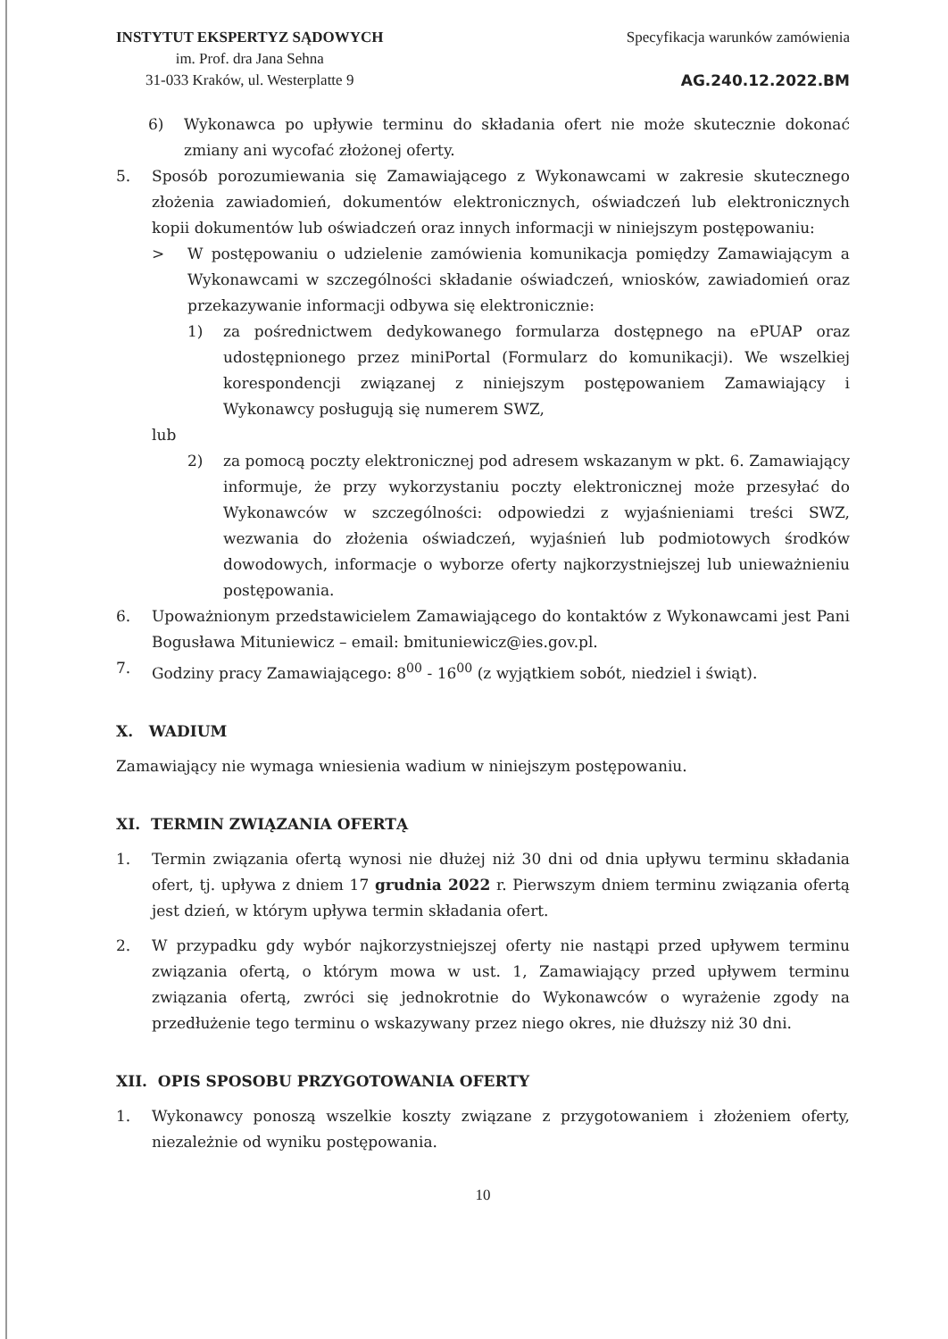INSTYTUT EKSPERTYZ SĄDOWYCH
im. Prof. dra Jana Sehna
31-033 Kraków, ul. Westerplatte 9
Specyfikacja warunków zamówienia
AG.240.12.2022.BM
6) Wykonawca po upływie terminu do składania ofert nie może skutecznie dokonać zmiany ani wycofać złożonej oferty.
5. Sposób porozumiewania się Zamawiającego z Wykonawcami w zakresie skutecznego złożenia zawiadomień, dokumentów elektronicznych, oświadczeń lub elektronicznych kopii dokumentów lub oświadczeń oraz innych informacji w niniejszym postępowaniu:
> W postępowaniu o udzielenie zamówienia komunikacja pomiędzy Zamawiającym a Wykonawcami w szczególności składanie oświadczeń, wniosków, zawiadomień oraz przekazywanie informacji odbywa się elektronicznie:
1) za pośrednictwem dedykowanego formularza dostępnego na ePUAP oraz udostępnionego przez miniPortal (Formularz do komunikacji). We wszelkiej korespondencji związanej z niniejszym postępowaniem Zamawiający i Wykonawcy posługują się numerem SWZ,
lub
2) za pomocą poczty elektronicznej pod adresem wskazanym w pkt. 6. Zamawiający informuje, że przy wykorzystaniu poczty elektronicznej może przesyłać do Wykonawców w szczególności: odpowiedzi z wyjaśnieniami treści SWZ, wezwania do złożenia oświadczeń, wyjaśnień lub podmiotowych środków dowodowych, informacje o wyborze oferty najkorzystniejszej lub unieważnieniu postępowania.
6. Upoważnionym przedstawicielem Zamawiającego do kontaktów z Wykonawcami jest Pani Bogusława Mituniewicz – email: bmituniewicz@ies.gov.pl.
7. Godziny pracy Zamawiającego: 8<sup>00</sup> - 16<sup>00</sup> (z wyjątkiem sobót, niedziel i świąt).
X. WADIUM
Zamawiający nie wymaga wniesienia wadium w niniejszym postępowaniu.
XI. TERMIN ZWIĄZANIA OFERTĄ
1. Termin związania ofertą wynosi nie dłużej niż 30 dni od dnia upływu terminu składania ofert, tj. upływa z dniem 17 grudnia 2022 r. Pierwszym dniem terminu związania ofertą jest dzień, w którym upływa termin składania ofert.
2. W przypadku gdy wybór najkorzystniejszej oferty nie nastąpi przed upływem terminu związania ofertą, o którym mowa w ust. 1, Zamawiający przed upływem terminu związania ofertą, zwróci się jednokrotnie do Wykonawców o wyrażenie zgody na przedłużenie tego terminu o wskazywany przez niego okres, nie dłuższy niż 30 dni.
XII. OPIS SPOSOBU PRZYGOTOWANIA OFERTY
1. Wykonawcy ponoszą wszelkie koszty związane z przygotowaniem i złożeniem oferty, niezależnie od wyniku postępowania.
10